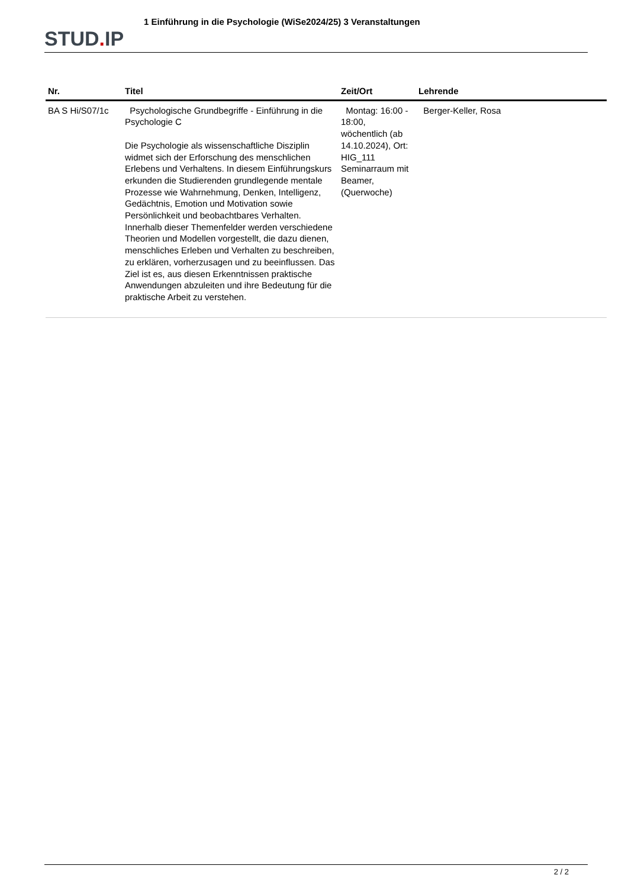STUD. IP
1 Einführung in die Psychologie (WiSe2024/25) 3 Veranstaltungen
| Nr. | Titel | Zeit/Ort | Lehrende |
| --- | --- | --- | --- |
| BA S Hi/S07/1c | Psychologische Grundbegriffe - Einführung in die Psychologie C Die Psychologie als wissenschaftliche Disziplin widmet sich der Erforschung des menschlichen Erlebens und Verhaltens. In diesem Einführungskurs erkunden die Studierenden grundlegende mentale Prozesse wie Wahrnehmung, Denken, Intelligenz, Gedächtnis, Emotion und Motivation sowie Persönlichkeit und beobachtbares Verhalten. Innerhalb dieser Themenfelder werden verschiedene Theorien und Modellen vorgestellt, die dazu dienen, menschliches Erleben und Verhalten zu beschreiben, zu erklären, vorherzusagen und zu beeinflussen. Das Ziel ist es, aus diesen Erkenntnissen praktische Anwendungen abzuleiten und ihre Bedeutung für die praktische Arbeit zu verstehen. | Montag: 16:00 - 18:00, wöchentlich (ab 14.10.2024), Ort: HIG_111 Seminarraum mit Beamer, (Querwoche) | Berger-Keller, Rosa |
2 / 2